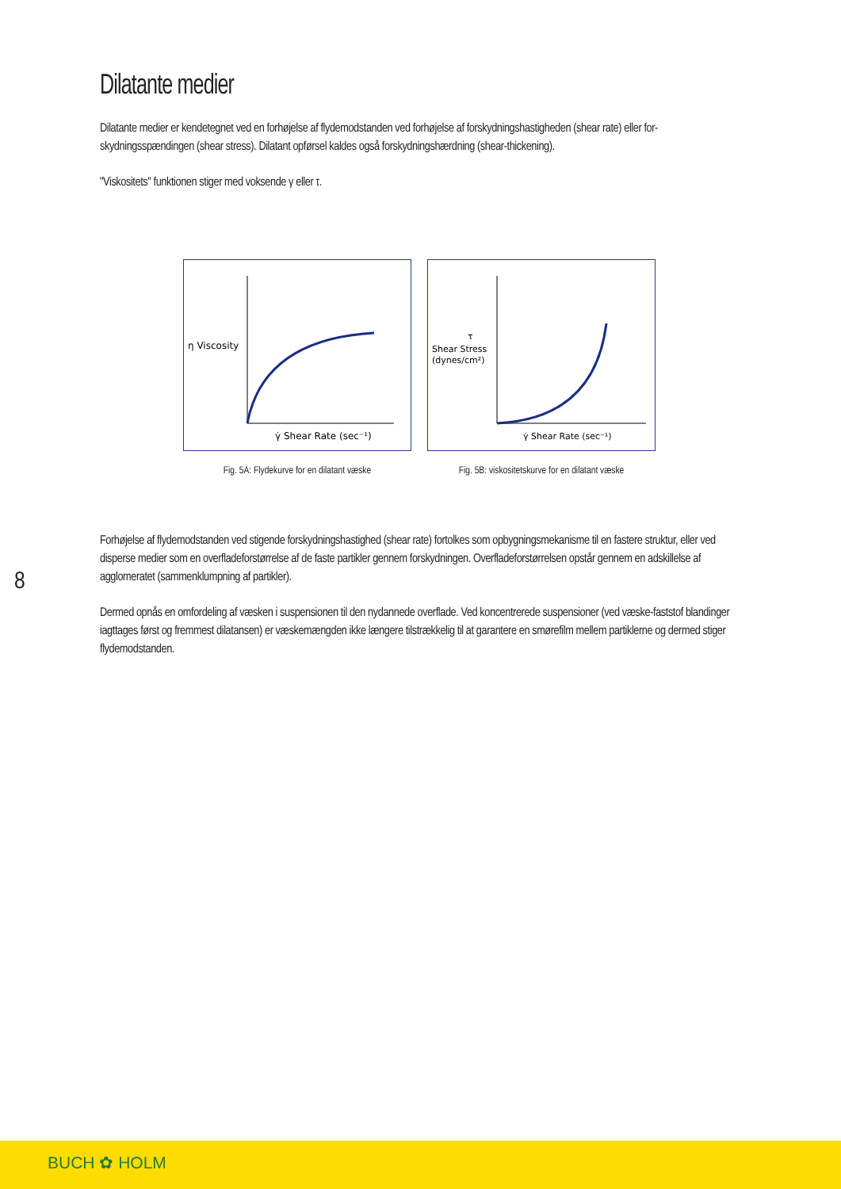Dilatante medier
Dilatante medier er kendetegnet ved en forhøjelse af flydemodstanden ved forhøjelse af forskydningshastigheden (shear rate) eller for-skydningsspændingen (shear stress). Dilatant opførsel kaldes også forskydningshærdning (shear-thickening).
"Viskositets" funktionen stiger med voksende γ eller τ.
η Viscosity
γ̇ Shear Rate (sec⁻¹)
Fig. 5A: Flydekurve for en dilatant væske
τ
Shear Stress
(dynes/cm²)
γ̇ Shear Rate (sec⁻¹)
Fig. 5B: viskositetskurve for en dilatant væske
Forhøjelse af flydemodstanden ved stigende forskydningshastighed (shear rate) fortolkes som opbygningsmekanisme til en fastere struktur, eller ved disperse medier som en overfladeforstørrelse af de faste partikler gennem forskydningen. Overfladeforstørrelsen opstår gennem en adskillelse af agglomeratet (sammenklumpning af partikler).
Dermed opnås en omfordeling af væsken i suspensionen til den nydannede overflade. Ved koncentrerede suspensioner (ved væske-faststof blandinger iagttages først og fremmest dilatansen) er væskemængden ikke længere tilstrækkelig til at garantere en smørefilm mellem partiklerne og dermed stiger flydemodstanden.
8
BUCH ✿ HOLM